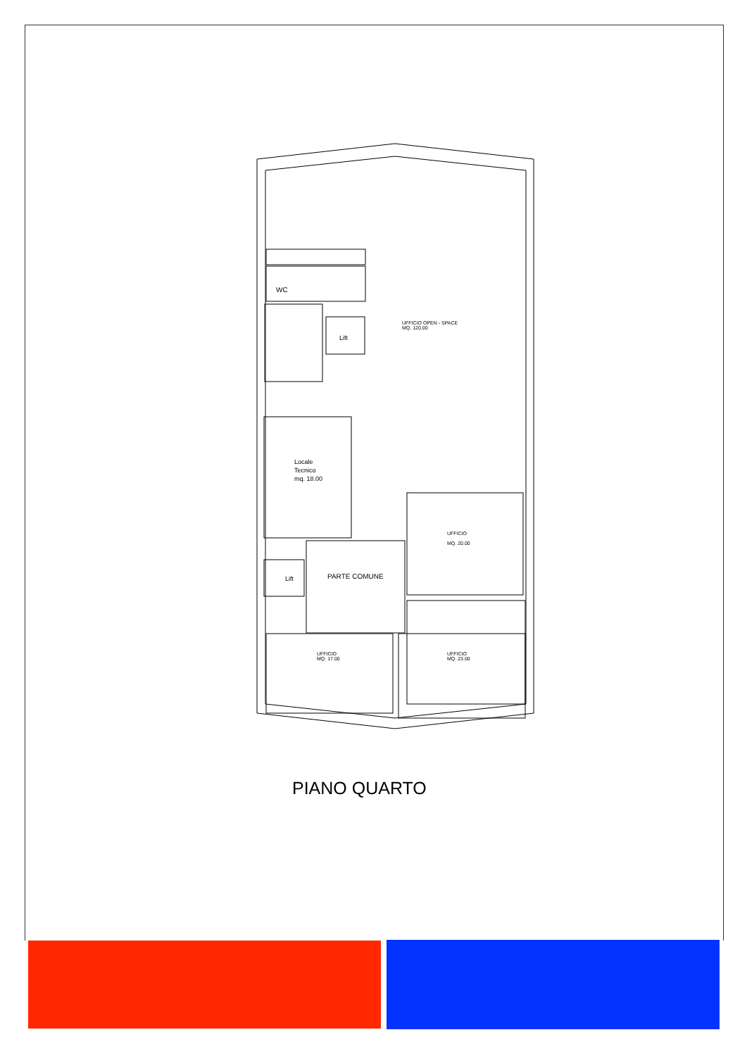WC
Lift
UFFICIO OPEN - SPACE
MQ. 120.00
Locale
Tecnico
mq. 18.00
Lift PARTE COMUNE
UFFICIO
MQ. 20.00
UFFICIO
MQ. 17.00
UFFICIO
MQ. 23.00
PIANO QUARTO